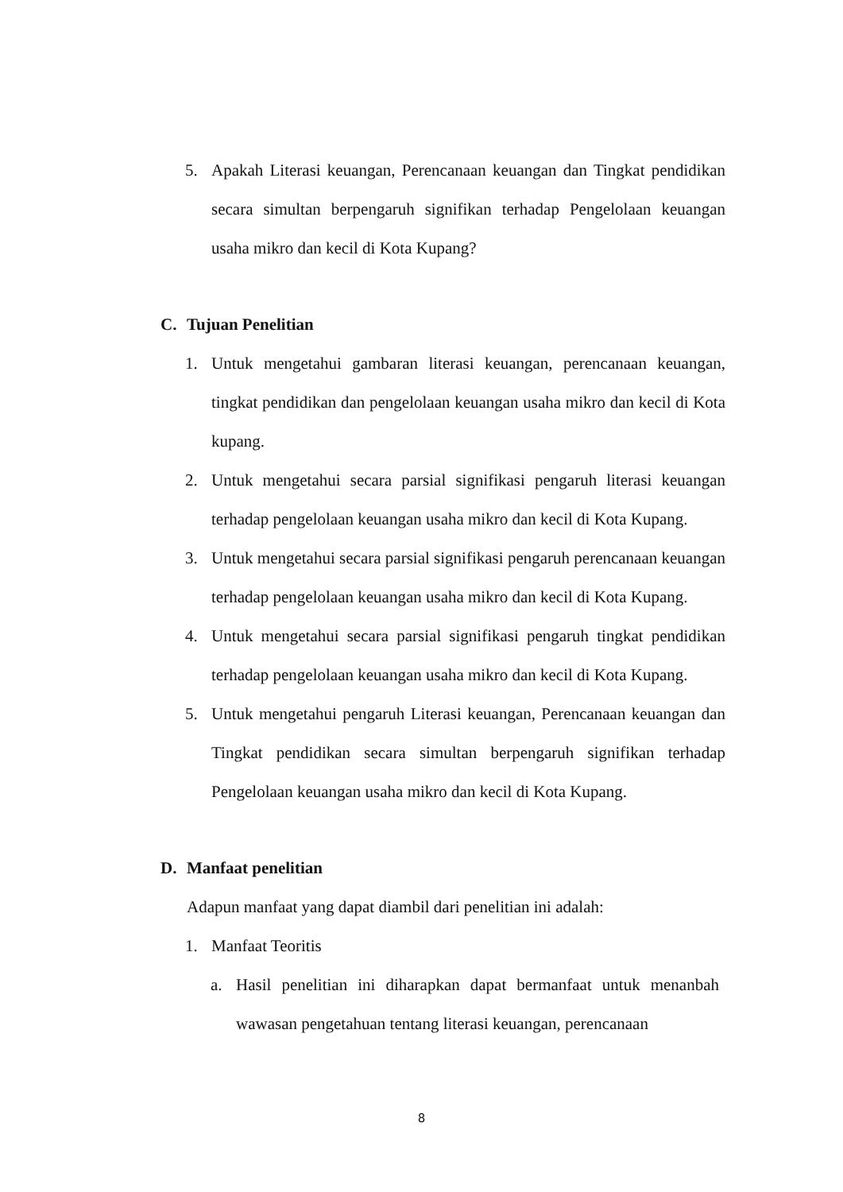5. Apakah Literasi keuangan, Perencanaan keuangan dan Tingkat pendidikan secara simultan berpengaruh signifikan terhadap Pengelolaan keuangan usaha mikro dan kecil di Kota Kupang?
C. Tujuan Penelitian
1. Untuk mengetahui gambaran literasi keuangan, perencanaan keuangan, tingkat pendidikan dan pengelolaan keuangan usaha mikro dan kecil di Kota kupang.
2. Untuk mengetahui secara parsial signifikasi pengaruh literasi keuangan terhadap pengelolaan keuangan usaha mikro dan kecil di Kota Kupang.
3. Untuk mengetahui secara parsial signifikasi pengaruh perencanaan keuangan terhadap pengelolaan keuangan usaha mikro dan kecil di Kota Kupang.
4. Untuk mengetahui secara parsial signifikasi pengaruh tingkat pendidikan terhadap pengelolaan keuangan usaha mikro dan kecil di Kota Kupang.
5. Untuk mengetahui pengaruh Literasi keuangan, Perencanaan keuangan dan Tingkat pendidikan secara simultan berpengaruh signifikan terhadap Pengelolaan keuangan usaha mikro dan kecil di Kota Kupang.
D. Manfaat penelitian
Adapun manfaat yang dapat diambil dari penelitian ini adalah:
1. Manfaat Teoritis
a. Hasil penelitian ini diharapkan dapat bermanfaat untuk menanbah wawasan pengetahuan tentang literasi keuangan, perencanaan
8